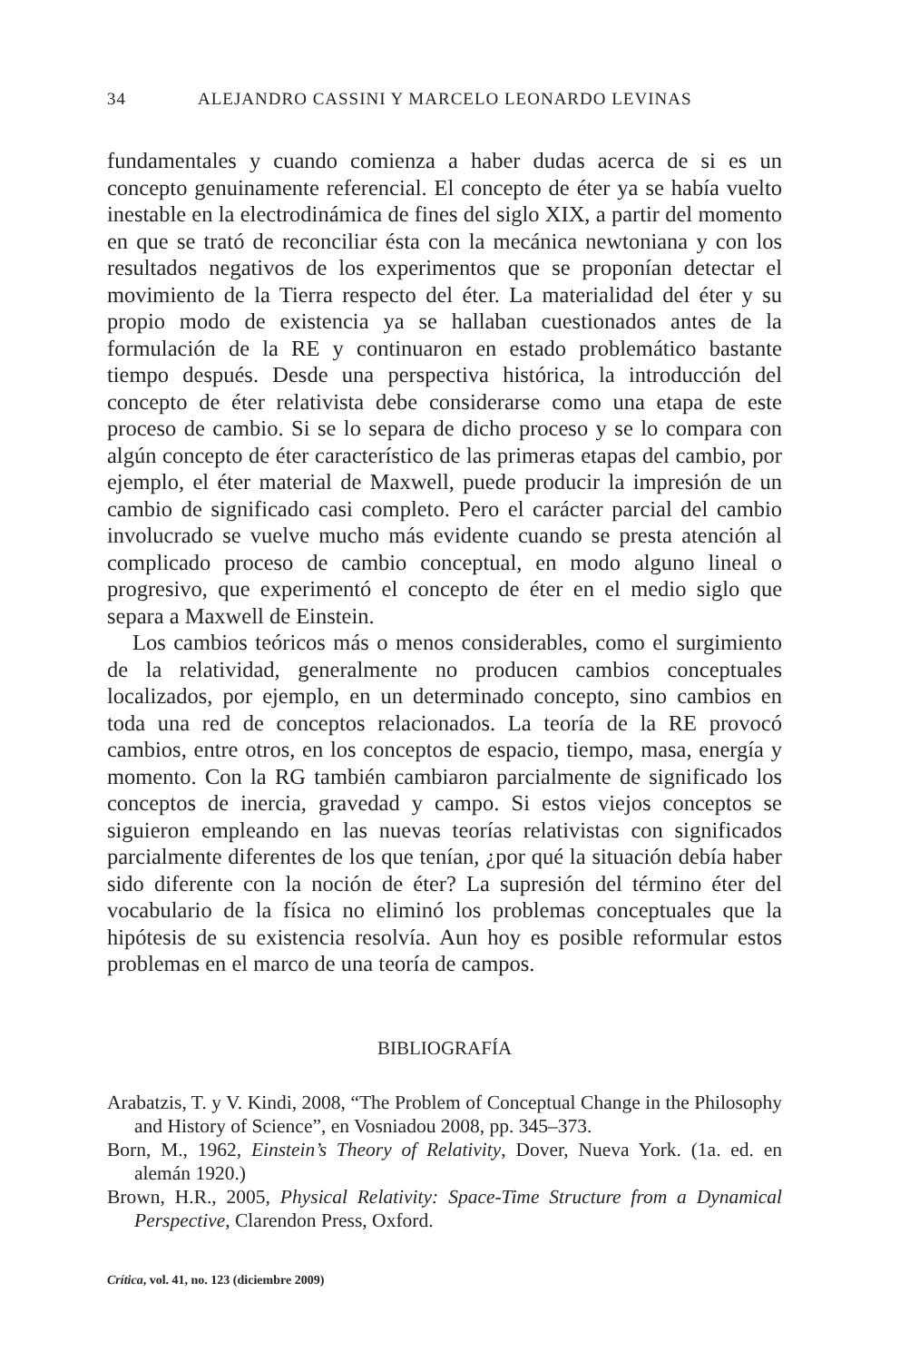34 ALEJANDRO CASSINI Y MARCELO LEONARDO LEVINAS
fundamentales y cuando comienza a haber dudas acerca de si es un concepto genuinamente referencial. El concepto de éter ya se había vuelto inestable en la electrodinámica de fines del siglo XIX, a partir del momento en que se trató de reconciliar ésta con la mecánica newtoniana y con los resultados negativos de los experimentos que se proponían detectar el movimiento de la Tierra respecto del éter. La materialidad del éter y su propio modo de existencia ya se hallaban cuestionados antes de la formulación de la RE y continuaron en estado problemático bastante tiempo después. Desde una perspectiva histórica, la introducción del concepto de éter relativista debe considerarse como una etapa de este proceso de cambio. Si se lo separa de dicho proceso y se lo compara con algún concepto de éter característico de las primeras etapas del cambio, por ejemplo, el éter material de Maxwell, puede producir la impresión de un cambio de significado casi completo. Pero el carácter parcial del cambio involucrado se vuelve mucho más evidente cuando se presta atención al complicado proceso de cambio conceptual, en modo alguno lineal o progresivo, que experimentó el concepto de éter en el medio siglo que separa a Maxwell de Einstein.
Los cambios teóricos más o menos considerables, como el surgimiento de la relatividad, generalmente no producen cambios conceptuales localizados, por ejemplo, en un determinado concepto, sino cambios en toda una red de conceptos relacionados. La teoría de la RE provocó cambios, entre otros, en los conceptos de espacio, tiempo, masa, energía y momento. Con la RG también cambiaron parcialmente de significado los conceptos de inercia, gravedad y campo. Si estos viejos conceptos se siguieron empleando en las nuevas teorías relativistas con significados parcialmente diferentes de los que tenían, ¿por qué la situación debía haber sido diferente con la noción de éter? La supresión del término éter del vocabulario de la física no eliminó los problemas conceptuales que la hipótesis de su existencia resolvía. Aun hoy es posible reformular estos problemas en el marco de una teoría de campos.
BIBLIOGRAFÍA
Arabatzis, T. y V. Kindi, 2008, “The Problem of Conceptual Change in the Philosophy and History of Science”, en Vosniadou 2008, pp. 345–373.
Born, M., 1962, Einstein’s Theory of Relativity, Dover, Nueva York. (1a. ed. en alemán 1920.)
Brown, H.R., 2005, Physical Relativity: Space-Time Structure from a Dynamical Perspective, Clarendon Press, Oxford.
Crítica, vol. 41, no. 123 (diciembre 2009)